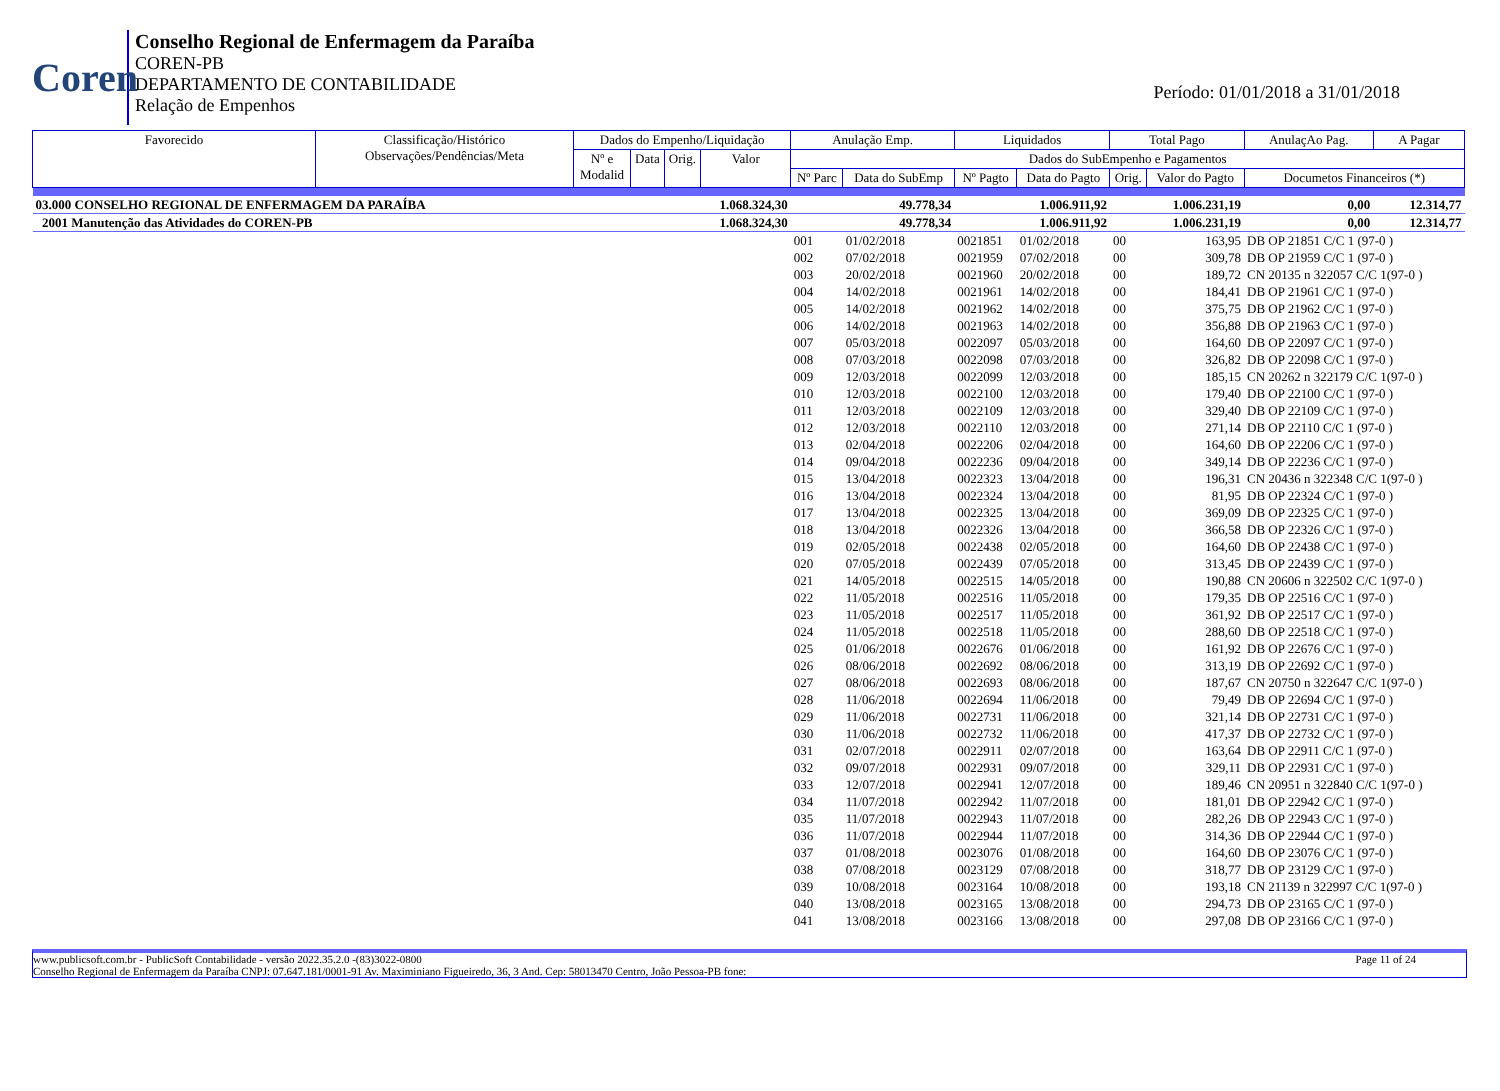Coren
Conselho Regional de Enfermagem da Paraíba
COREN-PB
DEPARTAMENTO DE CONTABILIDADE
Relação de Empenhos
Período: 01/01/2018 a 31/01/2018
| Favorecido | Classificação/Histórico Observações/Pendências/Meta | Dados do Empenho/Liquidação | | | | Anulação Emp. | | Liquidados | | Total Pago | | AnulaçAo Pag. | A Pagar |
| --- | --- | --- | --- | --- | --- | --- | --- | --- | --- | --- | --- | --- | --- |
| | | Nº e Modalid | Data | Orig. | Valor | Dados do SubEmpenho e Pagamentos | | | | | | | |
| | | | | | | Nº Parc | Data do SubEmp | Nº Pagto | Data do Pagto | Orig. | Valor do Pagto | Documetos Financeiros (*) | |
| 03.000 CONSELHO REGIONAL DE ENFERMAGEM DA PARAÍBA | | | | | 1.068.324,30 | 49.778,34 | | 1.006.911,92 | | 1.006.231,19 | | 0,00 | 12.314,77 |
| 2001 Manutenção das Atividades do COREN-PB | | | | | 1.068.324,30 | 49.778,34 | | 1.006.911,92 | | 1.006.231,19 | | 0,00 | 12.314,77 |
| | | | | | | 001 | 01/02/2018 | 0021851 | 01/02/2018 | 00 | 163,95 | DB OP 21851 C/C 1 (97-0 ) | |
| | | | | | | 002 | 07/02/2018 | 0021959 | 07/02/2018 | 00 | 309,78 | DB OP 21959 C/C 1 (97-0 ) | |
| | | | | | | 003 | 20/02/2018 | 0021960 | 20/02/2018 | 00 | 189,72 | CN 20135 n 322057 C/C 1(97-0 ) | |
| | | | | | | 004 | 14/02/2018 | 0021961 | 14/02/2018 | 00 | 184,41 | DB OP 21961 C/C 1 (97-0 ) | |
| | | | | | | 005 | 14/02/2018 | 0021962 | 14/02/2018 | 00 | 375,75 | DB OP 21962 C/C 1 (97-0 ) | |
| | | | | | | 006 | 14/02/2018 | 0021963 | 14/02/2018 | 00 | 356,88 | DB OP 21963 C/C 1 (97-0 ) | |
| | | | | | | 007 | 05/03/2018 | 0022097 | 05/03/2018 | 00 | 164,60 | DB OP 22097 C/C 1 (97-0 ) | |
| | | | | | | 008 | 07/03/2018 | 0022098 | 07/03/2018 | 00 | 326,82 | DB OP 22098 C/C 1 (97-0 ) | |
| | | | | | | 009 | 12/03/2018 | 0022099 | 12/03/2018 | 00 | 185,15 | CN 20262 n 322179 C/C 1(97-0 ) | |
| | | | | | | 010 | 12/03/2018 | 0022100 | 12/03/2018 | 00 | 179,40 | DB OP 22100 C/C 1 (97-0 ) | |
| | | | | | | 011 | 12/03/2018 | 0022109 | 12/03/2018 | 00 | 329,40 | DB OP 22109 C/C 1 (97-0 ) | |
| | | | | | | 012 | 12/03/2018 | 0022110 | 12/03/2018 | 00 | 271,14 | DB OP 22110 C/C 1 (97-0 ) | |
| | | | | | | 013 | 02/04/2018 | 0022206 | 02/04/2018 | 00 | 164,60 | DB OP 22206 C/C 1 (97-0 ) | |
| | | | | | | 014 | 09/04/2018 | 0022236 | 09/04/2018 | 00 | 349,14 | DB OP 22236 C/C 1 (97-0 ) | |
| | | | | | | 015 | 13/04/2018 | 0022323 | 13/04/2018 | 00 | 196,31 | CN 20436 n 322348 C/C 1(97-0 ) | |
| | | | | | | 016 | 13/04/2018 | 0022324 | 13/04/2018 | 00 | 81,95 | DB OP 22324 C/C 1 (97-0 ) | |
| | | | | | | 017 | 13/04/2018 | 0022325 | 13/04/2018 | 00 | 369,09 | DB OP 22325 C/C 1 (97-0 ) | |
| | | | | | | 018 | 13/04/2018 | 0022326 | 13/04/2018 | 00 | 366,58 | DB OP 22326 C/C 1 (97-0 ) | |
| | | | | | | 019 | 02/05/2018 | 0022438 | 02/05/2018 | 00 | 164,60 | DB OP 22438 C/C 1 (97-0 ) | |
| | | | | | | 020 | 07/05/2018 | 0022439 | 07/05/2018 | 00 | 313,45 | DB OP 22439 C/C 1 (97-0 ) | |
| | | | | | | 021 | 14/05/2018 | 0022515 | 14/05/2018 | 00 | 190,88 | CN 20606 n 322502 C/C 1(97-0 ) | |
| | | | | | | 022 | 11/05/2018 | 0022516 | 11/05/2018 | 00 | 179,35 | DB OP 22516 C/C 1 (97-0 ) | |
| | | | | | | 023 | 11/05/2018 | 0022517 | 11/05/2018 | 00 | 361,92 | DB OP 22517 C/C 1 (97-0 ) | |
| | | | | | | 024 | 11/05/2018 | 0022518 | 11/05/2018 | 00 | 288,60 | DB OP 22518 C/C 1 (97-0 ) | |
| | | | | | | 025 | 01/06/2018 | 0022676 | 01/06/2018 | 00 | 161,92 | DB OP 22676 C/C 1 (97-0 ) | |
| | | | | | | 026 | 08/06/2018 | 0022692 | 08/06/2018 | 00 | 313,19 | DB OP 22692 C/C 1 (97-0 ) | |
| | | | | | | 027 | 08/06/2018 | 0022693 | 08/06/2018 | 00 | 187,67 | CN 20750 n 322647 C/C 1(97-0 ) | |
| | | | | | | 028 | 11/06/2018 | 0022694 | 11/06/2018 | 00 | 79,49 | DB OP 22694 C/C 1 (97-0 ) | |
| | | | | | | 029 | 11/06/2018 | 0022731 | 11/06/2018 | 00 | 321,14 | DB OP 22731 C/C 1 (97-0 ) | |
| | | | | | | 030 | 11/06/2018 | 0022732 | 11/06/2018 | 00 | 417,37 | DB OP 22732 C/C 1 (97-0 ) | |
| | | | | | | 031 | 02/07/2018 | 0022911 | 02/07/2018 | 00 | 163,64 | DB OP 22911 C/C 1 (97-0 ) | |
| | | | | | | 032 | 09/07/2018 | 0022931 | 09/07/2018 | 00 | 329,11 | DB OP 22931 C/C 1 (97-0 ) | |
| | | | | | | 033 | 12/07/2018 | 0022941 | 12/07/2018 | 00 | 189,46 | CN 20951 n 322840 C/C 1(97-0 ) | |
| | | | | | | 034 | 11/07/2018 | 0022942 | 11/07/2018 | 00 | 181,01 | DB OP 22942 C/C 1 (97-0 ) | |
| | | | | | | 035 | 11/07/2018 | 0022943 | 11/07/2018 | 00 | 282,26 | DB OP 22943 C/C 1 (97-0 ) | |
| | | | | | | 036 | 11/07/2018 | 0022944 | 11/07/2018 | 00 | 314,36 | DB OP 22944 C/C 1 (97-0 ) | |
| | | | | | | 037 | 01/08/2018 | 0023076 | 01/08/2018 | 00 | 164,60 | DB OP 23076 C/C 1 (97-0 ) | |
| | | | | | | 038 | 07/08/2018 | 0023129 | 07/08/2018 | 00 | 318,77 | DB OP 23129 C/C 1 (97-0 ) | |
| | | | | | | 039 | 10/08/2018 | 0023164 | 10/08/2018 | 00 | 193,18 | CN 21139 n 322997 C/C 1(97-0 ) | |
| | | | | | | 040 | 13/08/2018 | 0023165 | 13/08/2018 | 00 | 294,73 | DB OP 23165 C/C 1 (97-0 ) | |
| | | | | | | 041 | 13/08/2018 | 0023166 | 13/08/2018 | 00 | 297,08 | DB OP 23166 C/C 1 (97-0 ) | |
www.publicsoft.com.br - PublicSoft Contabilidade - versão 2022.35.2.0 -(83)3022-0800 Page 11 of 24
Conselho Regional de Enfermagem da Paraíba CNPJ: 07.647.181/0001-91 Av. Maximiniano Figueiredo, 36, 3 And. Cep: 58013470 Centro, João Pessoa-PB fone: